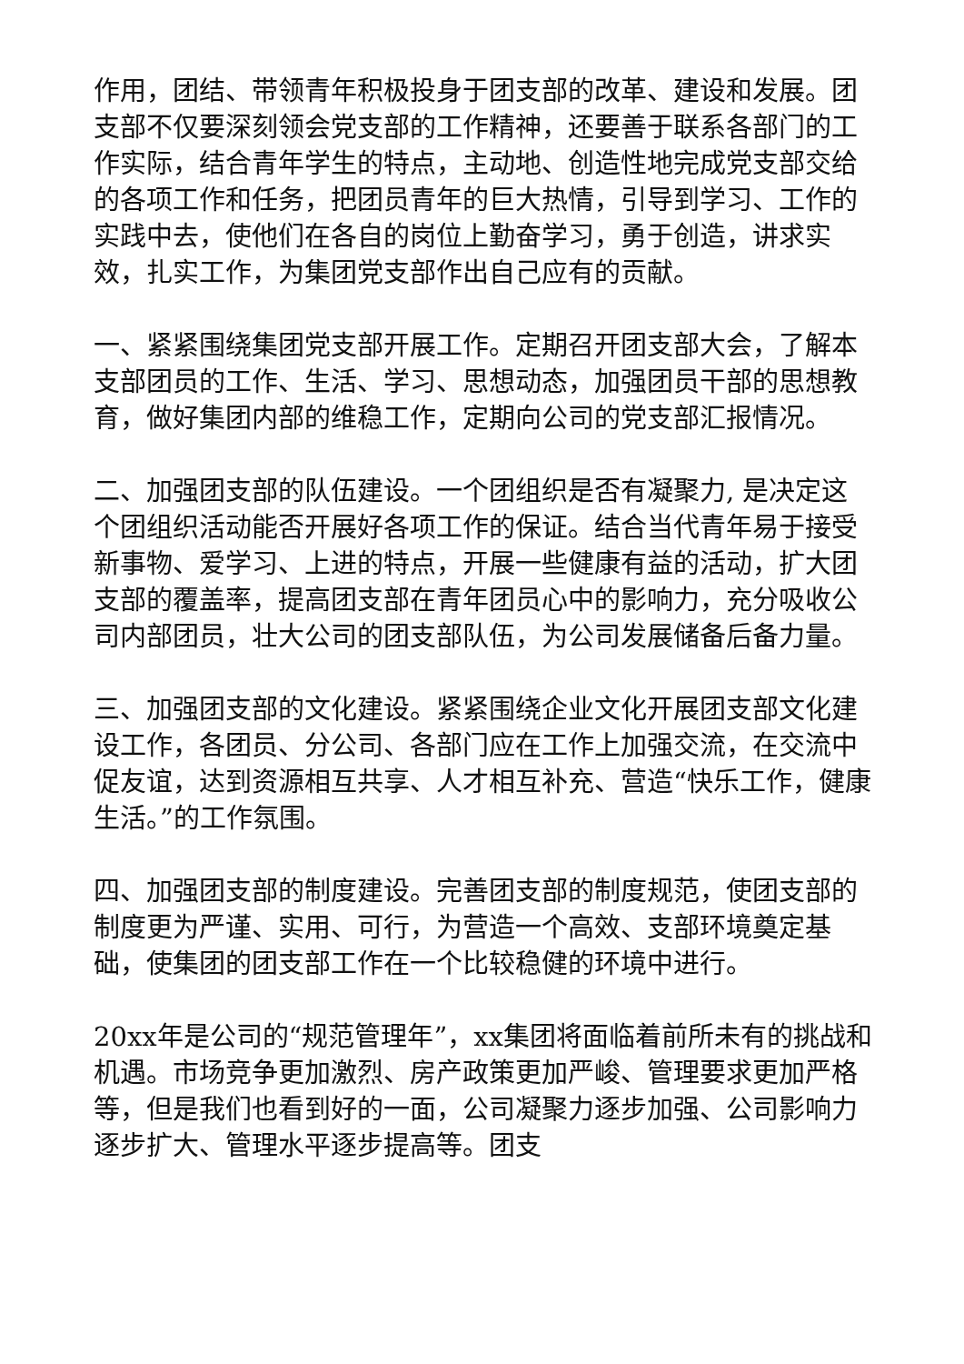作用，团结、带领青年积极投身于团支部的改革、建设和发展。团支部不仅要深刻领会党支部的工作精神，还要善于联系各部门的工作实际，结合青年学生的特点，主动地、创造性地完成党支部交给的各项工作和任务，把团员青年的巨大热情，引导到学习、工作的实践中去，使他们在各自的岗位上勤奋学习，勇于创造，讲求实效，扎实工作，为集团党支部作出自己应有的贡献。
一、紧紧围绕集团党支部开展工作。定期召开团支部大会，了解本支部团员的工作、生活、学习、思想动态，加强团员干部的思想教育，做好集团内部的维稳工作，定期向公司的党支部汇报情况。
二、加强团支部的队伍建设。一个团组织是否有凝聚力, 是决定这个团组织活动能否开展好各项工作的保证。结合当代青年易于接受新事物、爱学习、上进的特点，开展一些健康有益的活动，扩大团支部的覆盖率，提高团支部在青年团员心中的影响力，充分吸收公司内部团员，壮大公司的团支部队伍，为公司发展储备后备力量。
三、加强团支部的文化建设。紧紧围绕企业文化开展团支部文化建设工作，各团员、分公司、各部门应在工作上加强交流，在交流中促友谊，达到资源相互共享、人才相互补充、营造“快乐工作，健康生活。”的工作氛围。
四、加强团支部的制度建设。完善团支部的制度规范，使团支部的制度更为严谨、实用、可行，为营造一个高效、支部环境奠定基础，使集团的团支部工作在一个比较稳健的环境中进行。
20xx年是公司的“规范管理年”，xx集团将面临着前所未有的挑战和机遇。市场竞争更加激烈、房产政策更加严峻、管理要求更加严格等，但是我们也看到好的一面，公司凝聚力逐步加强、公司影响力逐步扩大、管理水平逐步提高等。团支